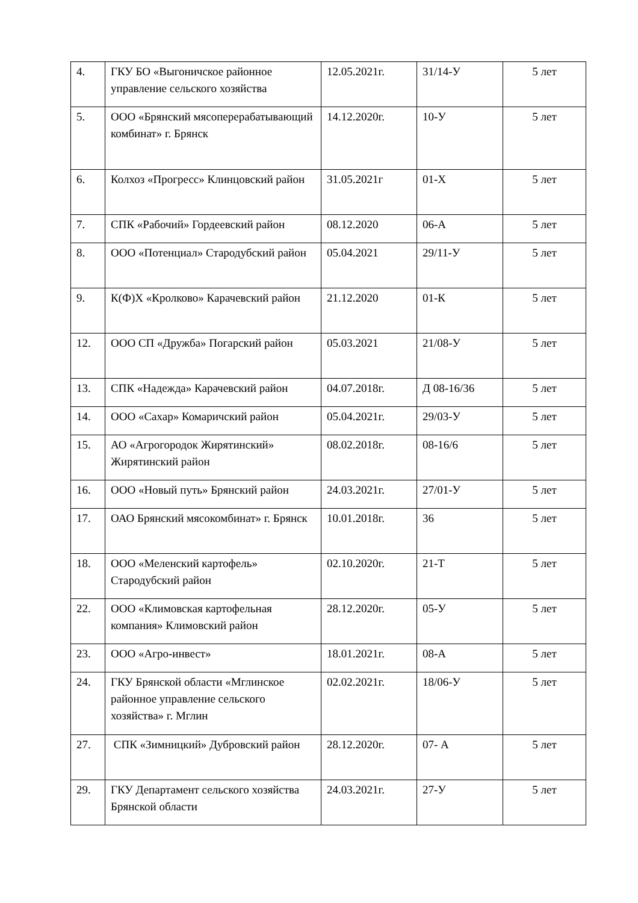| 4. | ГКУ БО «Выгоничское районное управление сельского хозяйства | 12.05.2021г. | 31/14-У | 5 лет |
| 5. | ООО «Брянский мясоперерабатывающий комбинат» г. Брянск | 14.12.2020г. | 10-У | 5 лет |
| 6. | Колхоз «Прогресс» Клинцовский район | 31.05.2021г | 01-Х | 5 лет |
| 7. | СПК «Рабочий» Гордеевский район | 08.12.2020 | 06-А | 5 лет |
| 8. | ООО «Потенциал» Стародубский район | 05.04.2021 | 29/11-У | 5 лет |
| 9. | К(Ф)Х «Кролково» Карачевский район | 21.12.2020 | 01-К | 5 лет |
| 12. | ООО СП «Дружба» Погарский район | 05.03.2021 | 21/08-У | 5 лет |
| 13. | СПК «Надежда» Карачевский район | 04.07.2018г. | Д 08-16/36 | 5 лет |
| 14. | ООО «Сахар» Комаричский район | 05.04.2021г. | 29/03-У | 5 лет |
| 15. | АО «Агрогородок Жирятинский» Жирятинский район | 08.02.2018г. | 08-16/6 | 5 лет |
| 16. | ООО «Новый путь» Брянский район | 24.03.2021г. | 27/01-У | 5 лет |
| 17. | ОАО Брянский мясокомбинат» г. Брянск | 10.01.2018г. | 36 | 5 лет |
| 18. | ООО «Меленский картофель» Стародубский район | 02.10.2020г. | 21-Т | 5 лет |
| 22. | ООО «Климовская картофельная компания» Климовский район | 28.12.2020г. | 05-У | 5 лет |
| 23. | ООО «Агро-инвест» | 18.01.2021г. | 08-А | 5 лет |
| 24. | ГКУ Брянской области «Мглинское районное управление сельского хозяйства» г. Мглин | 02.02.2021г. | 18/06-У | 5 лет |
| 27. | СПК «Зимницкий» Дубровский район | 28.12.2020г. | 07- А | 5 лет |
| 29. | ГКУ Департамент сельского хозяйства Брянской области | 24.03.2021г. | 27-У | 5 лет |